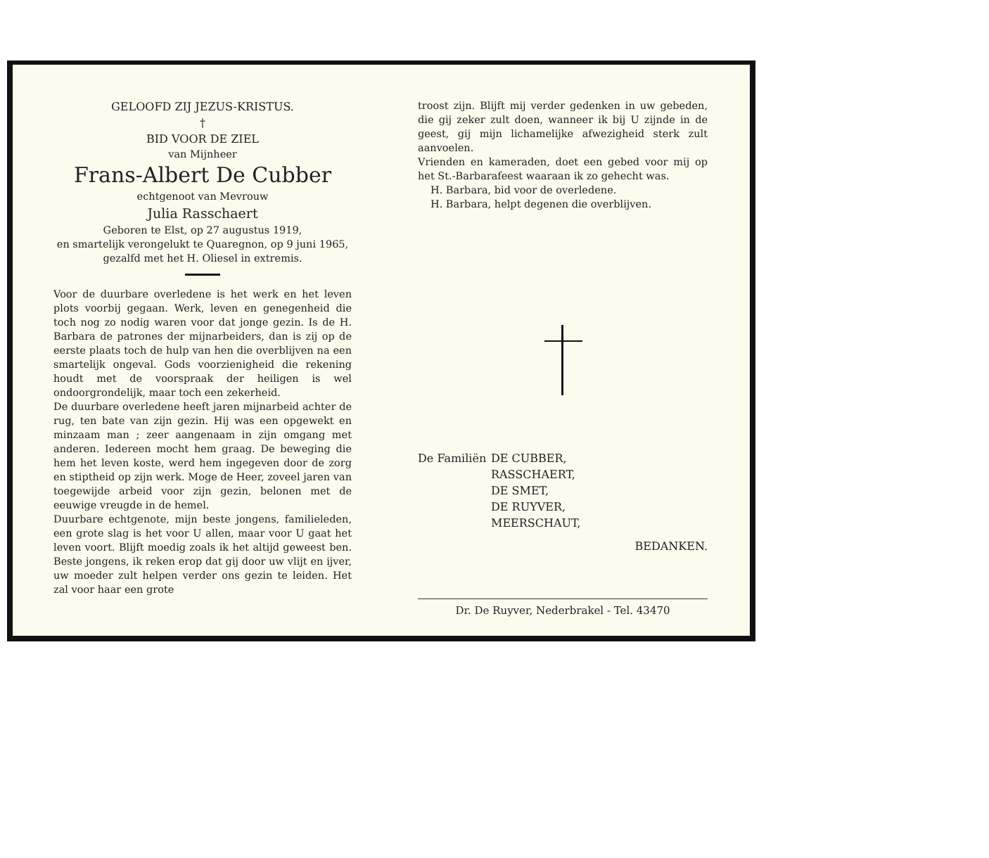GELOOFD ZIJ JEZUS-KRISTUS.
†
BID VOOR DE ZIEL
van Mijnheer
Frans-Albert De Cubber
echtgenoot van Mevrouw
Julia Rasschaert
Geboren te Elst, op 27 augustus 1919,
en smartelijk verongelukt te Quaregnon, op 9 juni 1965,
gezalfd met het H. Oliesel in extremis.
Voor de duurbare overledene is het werk en het leven plots voorbij gegaan. Werk, leven en genegenheid die toch nog zo nodig waren voor dat jonge gezin. Is de H. Barbara de patrones der mijnarbeiders, dan is zij op de eerste plaats toch de hulp van hen die overblijven na een smartelijk ongeval. Gods voorzienigheid die rekening houdt met de voorspraak der heiligen is wel ondoorgrondelijk, maar toch een zekerheid.
De duurbare overledene heeft jaren mijnarbeid achter de rug, ten bate van zijn gezin. Hij was een opgewekt en minzaam man ; zeer aangenaam in zijn omgang met anderen. Iedereen mocht hem graag. De beweging die hem het leven koste, werd hem ingegeven door de zorg en stiptheid op zijn werk. Moge de Heer, zoveel jaren van toegewijde arbeid voor zijn gezin, belonen met de eeuwige vreugde in de hemel.
Duurbare echtgenote, mijn beste jongens, familieleden, een grote slag is het voor U allen, maar voor U gaat het leven voort. Blijft moedig zoals ik het altijd geweest ben. Beste jongens, ik reken erop dat gij door uw vlijt en ijver, uw moeder zult helpen verder ons gezin te leiden. Het zal voor haar een grote
troost zijn. Blijft mij verder gedenken in uw gebeden, die gij zeker zult doen, wanneer ik bij U zijnde in de geest, gij mijn lichamelijke afwezigheid sterk zult aanvoelen.
Vrienden en kameraden, doet een gebed voor mij op het St.-Barbarafeest waaraan ik zo gehecht was.
H. Barbara, bid voor de overledene.
H. Barbara, helpt degenen die overblijven.
De Familiën
DE CUBBER,
RASSCHAERT,
DE SMET,
DE RUYVER,
MEERSCHAUT,
BEDANKEN.
Dr. De Ruyver, Nederbrakel - Tel. 43470